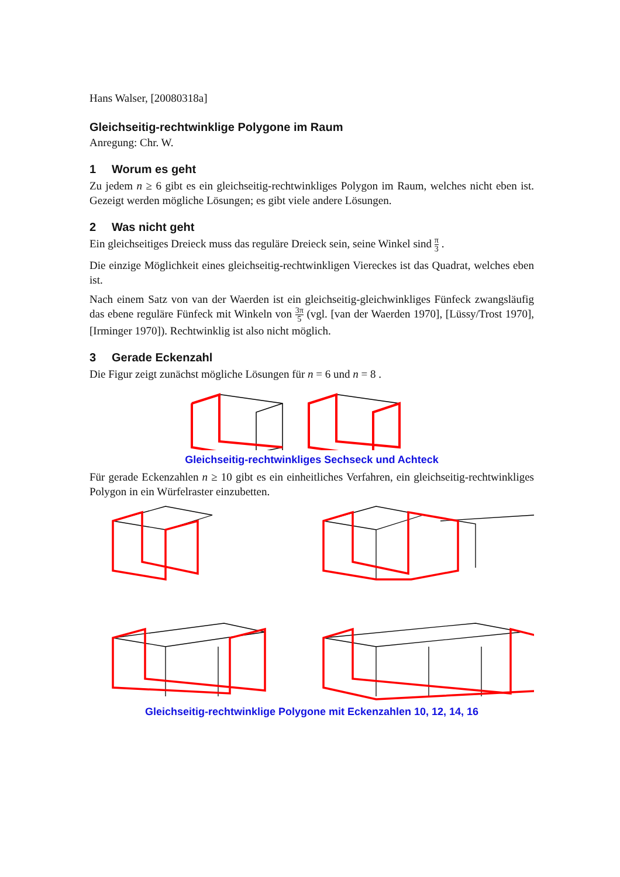Hans Walser, [20080318a]
Gleichseitig-rechtwinklige Polygone im Raum
Anregung: Chr. W.
1 Worum es geht
Zu jedem n ≥ 6 gibt es ein gleichseitig-rechtwinkliges Polygon im Raum, welches nicht eben ist. Gezeigt werden mögliche Lösungen; es gibt viele andere Lösungen.
2 Was nicht geht
Ein gleichseitiges Dreieck muss das reguläre Dreieck sein, seine Winkel sind π 3 .
Die einzige Möglichkeit eines gleichseitig-rechtwinkligen Viereckes ist das Quadrat, welches eben ist.
Nach einem Satz von van der Waerden ist ein gleichseitig-gleichwinkliges Fünfeck zwangsläufig das ebene reguläre Fünfeck mit Winkeln von 3π 5 (vgl. [van der Waerden 1970], [Lüssy/Trost 1970], [Irminger 1970]). Rechtwinklig ist also nicht möglich.
3 Gerade Eckenzahl
Die Figur zeigt zunächst mögliche Lösungen für n = 6 und n = 8 .
Gleichseitig-rechtwinkliges Sechseck und Achteck
Für gerade Eckenzahlen n ≥ 10 gibt es ein einheitliches Verfahren, ein gleichseitig-rechtwinkliges Polygon in ein Würfelraster einzubetten.
Gleichseitig-rechtwinklige Polygone mit Eckenzahlen 10, 12, 14, 16